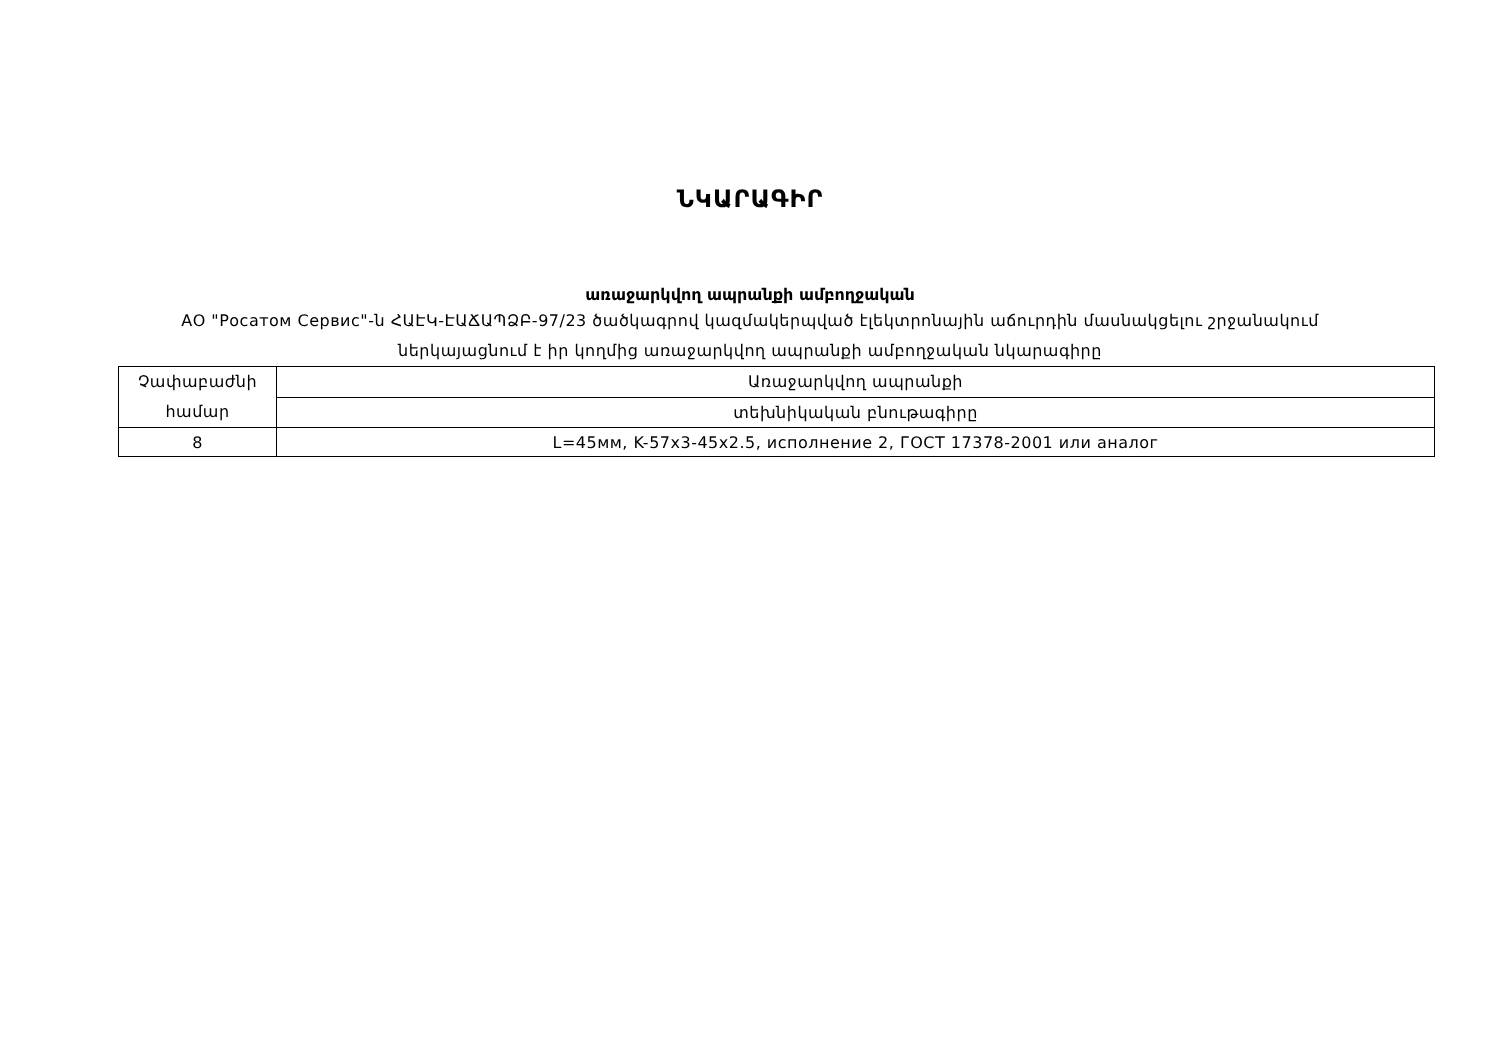ՆԿԱՐԱԳԻՐ
առաջարկվող ապրանքի ամբողջական
АО "Росатом Сервис"-ն ՀԱԷԿ-ԷԱՃԱՊՁԲ-97/23 ծածկագրով կազմակերպված էլեկտրոնային աճուրդին մասնակցելու շրջանակում
ներկայացնում է իր կողմից առաջարկվող ապրանքի ամբողջական նկարագիրը
| Չափաբաժնի համար | Առաջարկվող ապրանքի |
| | տեխնիկական բնութագիրը |
| 8 | L=45мм, K-57x3-45x2.5, исполнение 2, ГОСТ 17378-2001 или аналог |